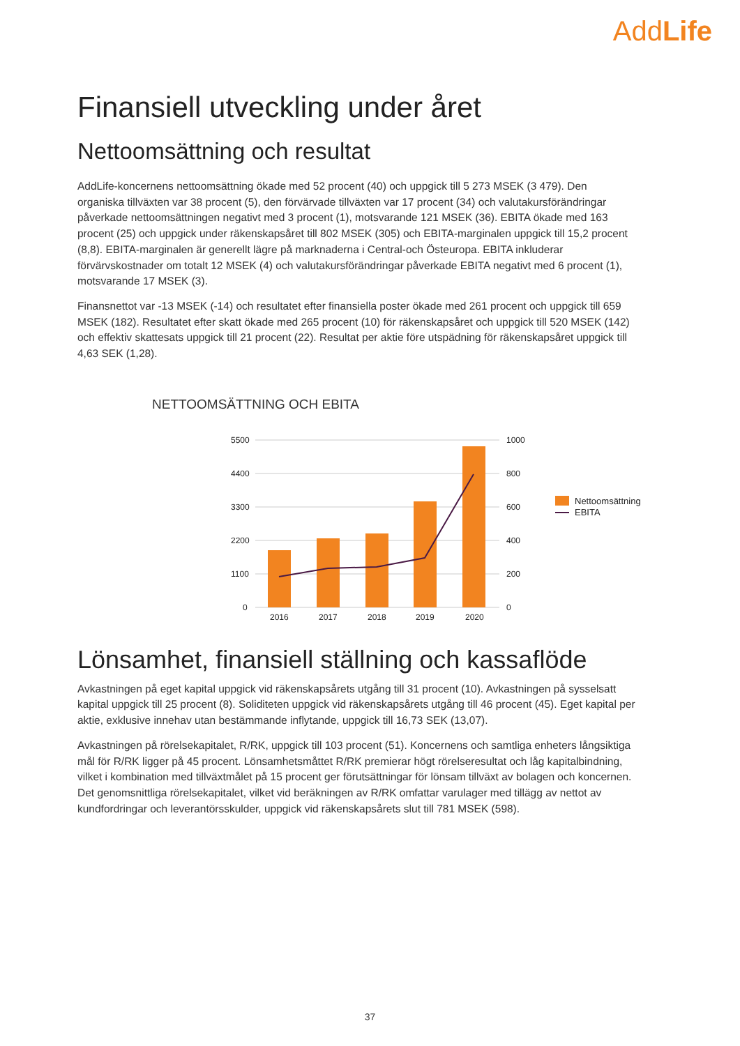AddLife
Finansiell utveckling under året
Nettoomsättning och resultat
AddLife-koncernens nettoomsättning ökade med 52 procent (40) och uppgick till 5 273 MSEK (3 479). Den organiska tillväxten var 38 procent (5), den förvärvade tillväxten var 17 procent (34) och valutakursförändringar påverkade nettoomsättningen negativt med 3 procent (1), motsvarande 121 MSEK (36). EBITA ökade med 163 procent (25) och uppgick under räkenskapsåret till 802 MSEK (305) och EBITA-marginalen uppgick till 15,2 procent (8,8). EBITA-marginalen är generellt lägre på marknaderna i Central-och Östeuropa. EBITA inkluderar förvärvskostnader om totalt 12 MSEK (4) och valutakursförändringar påverkade EBITA negativt med 6 procent (1), motsvarande 17 MSEK (3).
Finansnettot var -13 MSEK (-14) och resultatet efter finansiella poster ökade med 261 procent och uppgick till 659 MSEK (182). Resultatet efter skatt ökade med 265 procent (10) för räkenskapsåret och uppgick till 520 MSEK (142) och effektiv skattesats uppgick till 21 procent (22). Resultat per aktie före utspädning för räkenskapsåret uppgick till 4,63 SEK (1,28).
NETTOOMSÄTTNING OCH EBITA
5500
4400
3300
2200
1100
0
1000
800
600
400
200
0
2016
2017
2018
2019
2020
Nettoomsättning
EBITA
Lönsamhet, finansiell ställning och kassaflöde
Avkastningen på eget kapital uppgick vid räkenskapsårets utgång till 31 procent (10). Avkastningen på sysselsatt kapital uppgick till 25 procent (8). Soliditeten uppgick vid räkenskapsårets utgång till 46 procent (45). Eget kapital per aktie, exklusive innehav utan bestämmande inflytande, uppgick till 16,73 SEK (13,07).
Avkastningen på rörelsekapitalet, R/RK, uppgick till 103 procent (51). Koncernens och samtliga enheters långsiktiga mål för R/RK ligger på 45 procent. Lönsamhetsmåttet R/RK premierar högt rörelseresultat och låg kapitalbindning, vilket i kombination med tillväxtmålet på 15 procent ger förutsättningar för lönsam tillväxt av bolagen och koncernen. Det genomsnittliga rörelsekapitalet, vilket vid beräkningen av R/RK omfattar varulager med tillägg av nettot av kundfordringar och leverantörsskulder, uppgick vid räkenskapsårets slut till 781 MSEK (598).
37